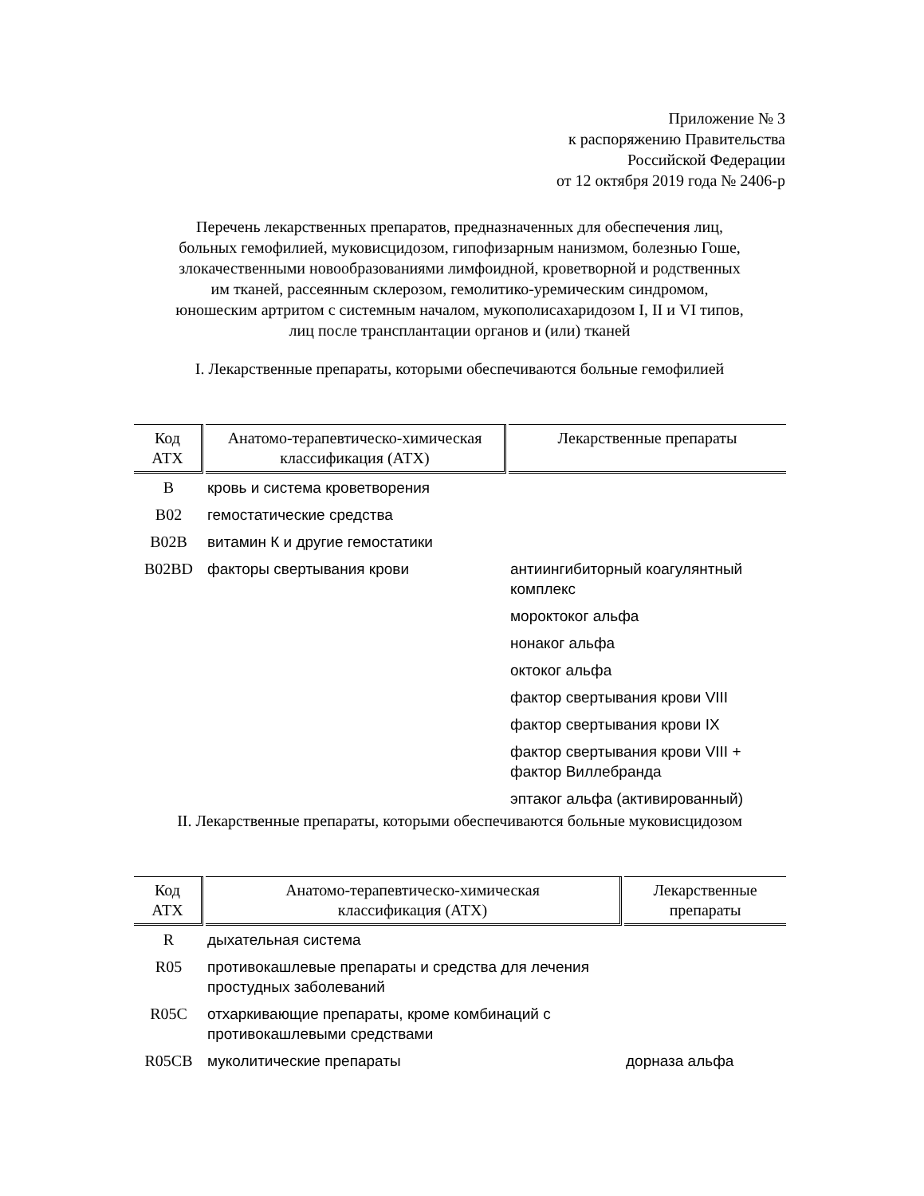Приложение № 3
к распоряжению Правительства
Российской Федерации
от 12 октября 2019 года № 2406-р
Перечень лекарственных препаратов, предназначенных для обеспечения лиц,
больных гемофилией, муковисцидозом, гипофизарным нанизмом, болезнью Гоше,
злокачественными новообразованиями лимфоидной, кроветворной и родственных
им тканей, рассеянным склерозом, гемолитико-уремическим синдромом,
юношеским артритом с системным началом, мукополисахаридозом I, II и VI типов,
лиц после трансплантации органов и (или) тканей
I. Лекарственные препараты, которыми обеспечиваются больные гемофилией
| Код АТХ | Анатомо-терапевтическо-химическая классификация (АТХ) | Лекарственные препараты |
| --- | --- | --- |
| B | кровь и система кроветворения | |
| B02 | гемостатические средства | |
| B02B | витамин К и другие гемостатики | |
| B02BD | факторы свертывания крови | антиингибиторный коагулянтный комплекс |
| | | мороктоког альфа |
| | | нонаког альфа |
| | | октоког альфа |
| | | фактор свертывания крови VIII |
| | | фактор свертывания крови IX |
| | | фактор свертывания крови VIII + фактор Виллебранда |
| | | эптаког альфа (активированный) |
II. Лекарственные препараты, которыми обеспечиваются больные муковисцидозом
| Код АТХ | Анатомо-терапевтическо-химическая классификация (АТХ) | Лекарственные препараты |
| --- | --- | --- |
| R | дыхательная система | |
| R05 | противокашлевые препараты и средства для лечения простудных заболеваний | |
| R05C | отхаркивающие препараты, кроме комбинаций с противокашлевыми средствами | |
| R05CB | муколитические препараты | дорназа альфа |